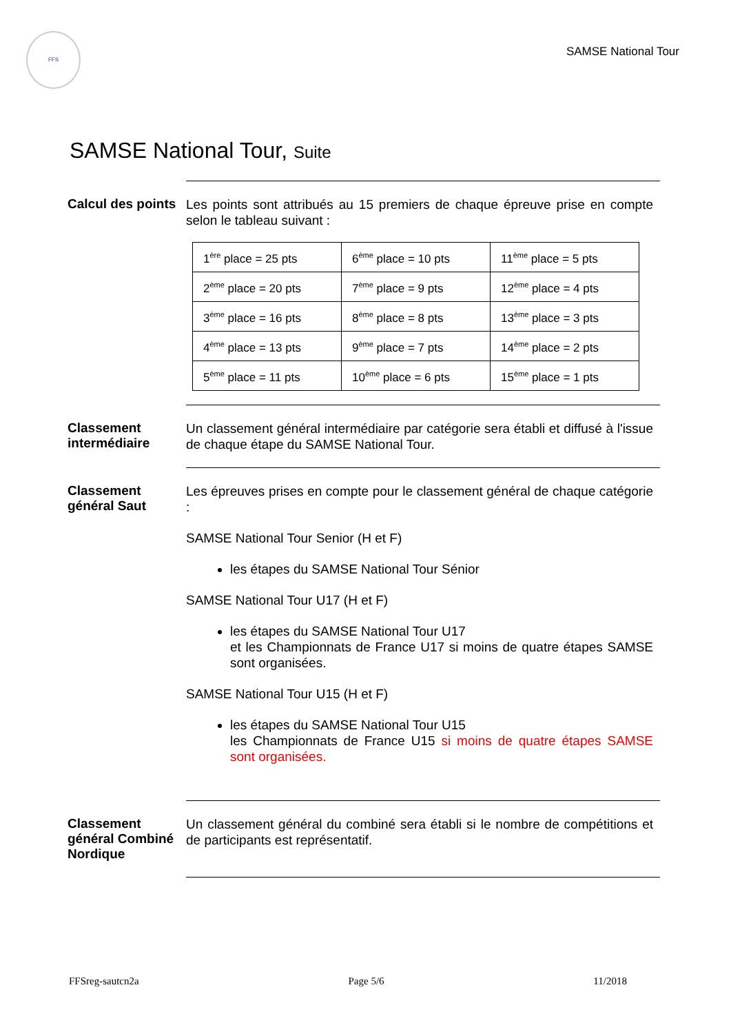FFS
SAMSE National Tour
SAMSE National Tour, Suite
Calcul des points
Les points sont attribués au 15 premiers de chaque épreuve prise en compte selon le tableau suivant :
| 1<sup>ère</sup> place = 25 pts | 6<sup>ème</sup> place = 10 pts | 11<sup>ème</sup> place = 5 pts |
| 2<sup>ème</sup> place = 20 pts | 7<sup>ème</sup> place = 9 pts | 12<sup>ème</sup> place = 4 pts |
| 3<sup>ème</sup> place = 16 pts | 8<sup>ème</sup> place = 8 pts | 13<sup>ème</sup> place = 3 pts |
| 4<sup>ème</sup> place = 13 pts | 9<sup>ème</sup> place = 7 pts | 14<sup>ème</sup> place = 2 pts |
| 5<sup>ème</sup> place = 11 pts | 10<sup>ème</sup> place = 6 pts | 15<sup>ème</sup> place = 1 pts |
Classement intermédiaire
Un classement général intermédiaire par catégorie sera établi et diffusé à l'issue de chaque étape du SAMSE National Tour.
Classement général Saut
Les épreuves prises en compte pour le classement général de chaque catégorie :
SAMSE National Tour Senior (H et F)
les étapes du SAMSE National Tour Sénior
SAMSE National Tour U17 (H et F)
les étapes du SAMSE National Tour U17
et les Championnats de France U17 si moins de quatre étapes SAMSE sont organisées.
SAMSE National Tour U15 (H et F)
les étapes du SAMSE National Tour U15
les Championnats de France U15 si moins de quatre étapes SAMSE sont organisées.
Classement général Combiné Nordique
Un classement général du combiné sera établi si le nombre de compétitions et de participants est représentatif.
FFSreg-sautcn2a Page 5/6 11/2018